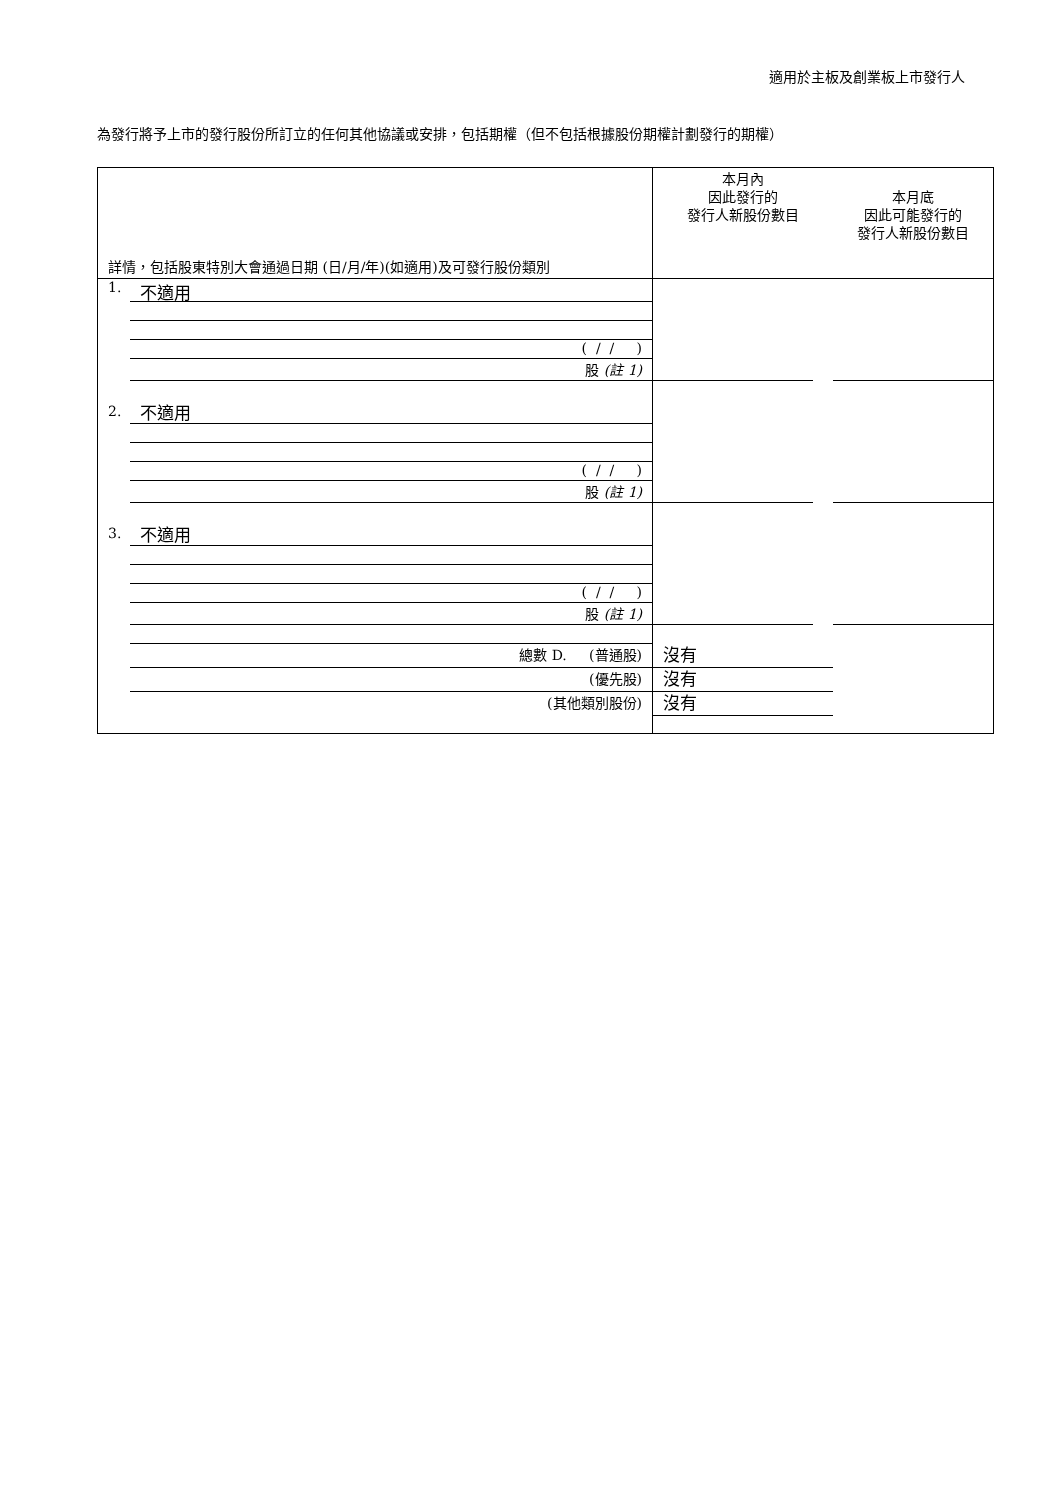適用於主板及創業板上市發行人
為發行將予上市的發行股份所訂立的任何其他協議或安排，包括期權（但不包括根據股份期權計劃發行的期權）
| 詳情，包括股東特別大會通過日期 (日/月/年)(如適用)及可發行股份類別 | 本月內 因此發行的 發行人新股份數目 | 本月底 因此可能發行的 發行人新股份數目 |
| 1. 不適用 ( / / ) 股 (註 1) | | |
| 2. 不適用 ( / / ) 股 (註 1) | | |
| 3. 不適用 ( / / ) 股 (註 1) | | |
| 總數 D. (普通股) (優先股) (其他類別股份) | 沒有 沒有 沒有 | |